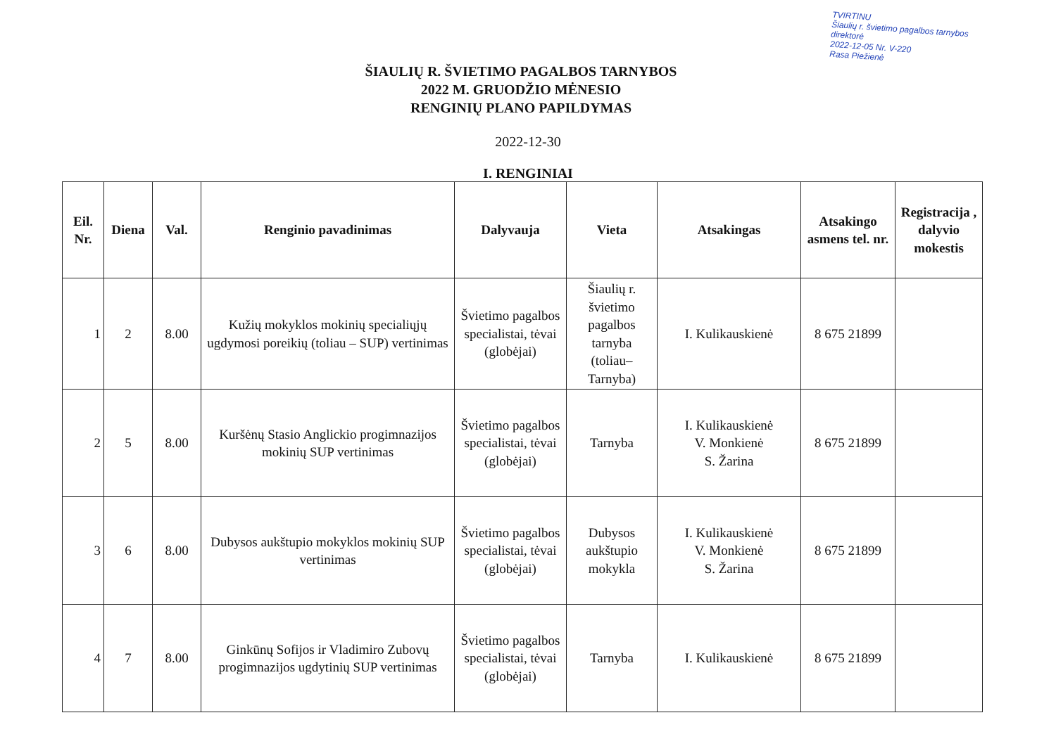TVIRTINU
Šiaulių r. švietimo pagalbos tarnybos
direktorė
2022-12-05 Nr. V-220
Rasa Piežienė
ŠIAULIŲ R. ŠVIETIMO PAGALBOS TARNYBOS
2022 M. GRUODŽIO MĖNESIO
RENGINIŲ PLANO PAPILDYMAS
2022-12-30
I. RENGINIAI
| Eil. Nr. | Diena | Val. | Renginio pavadinimas | Dalyvauja | Vieta | Atsakingas | Atsakingo asmens tel. nr. | Registracija , dalyvio mokestis |
| --- | --- | --- | --- | --- | --- | --- | --- | --- |
| 1 | 2 | 8.00 | Kužių mokyklos mokinių specialiųjų ugdymosi poreikių (toliau – SUP) vertinimas | Švietimo pagalbos specialistai, tėvai (globėjai) | Šiaulių r. švietimo pagalbos tarnyba (toliau– Tarnyba) | I. Kulikauskienė | 8 675 21899 | |
| 2 | 5 | 8.00 | Kuršėnų Stasio Anglickio progimnazijos mokinių SUP vertinimas | Švietimo pagalbos specialistai, tėvai (globėjai) | Tarnyba | I. Kulikauskienė V. Monkienė S. Žarina | 8 675 21899 | |
| 3 | 6 | 8.00 | Dubysos aukštupio mokyklos mokinių SUP vertinimas | Švietimo pagalbos specialistai, tėvai (globėjai) | Dubysos aukštupio mokykla | I. Kulikauskienė V. Monkienė S. Žarina | 8 675 21899 | |
| 4 | 7 | 8.00 | Ginkūnų Sofijos ir Vladimiro Zubovų progimnazijos ugdytinių SUP vertinimas | Švietimo pagalbos specialistai, tėvai (globėjai) | Tarnyba | I. Kulikauskienė | 8 675 21899 | |